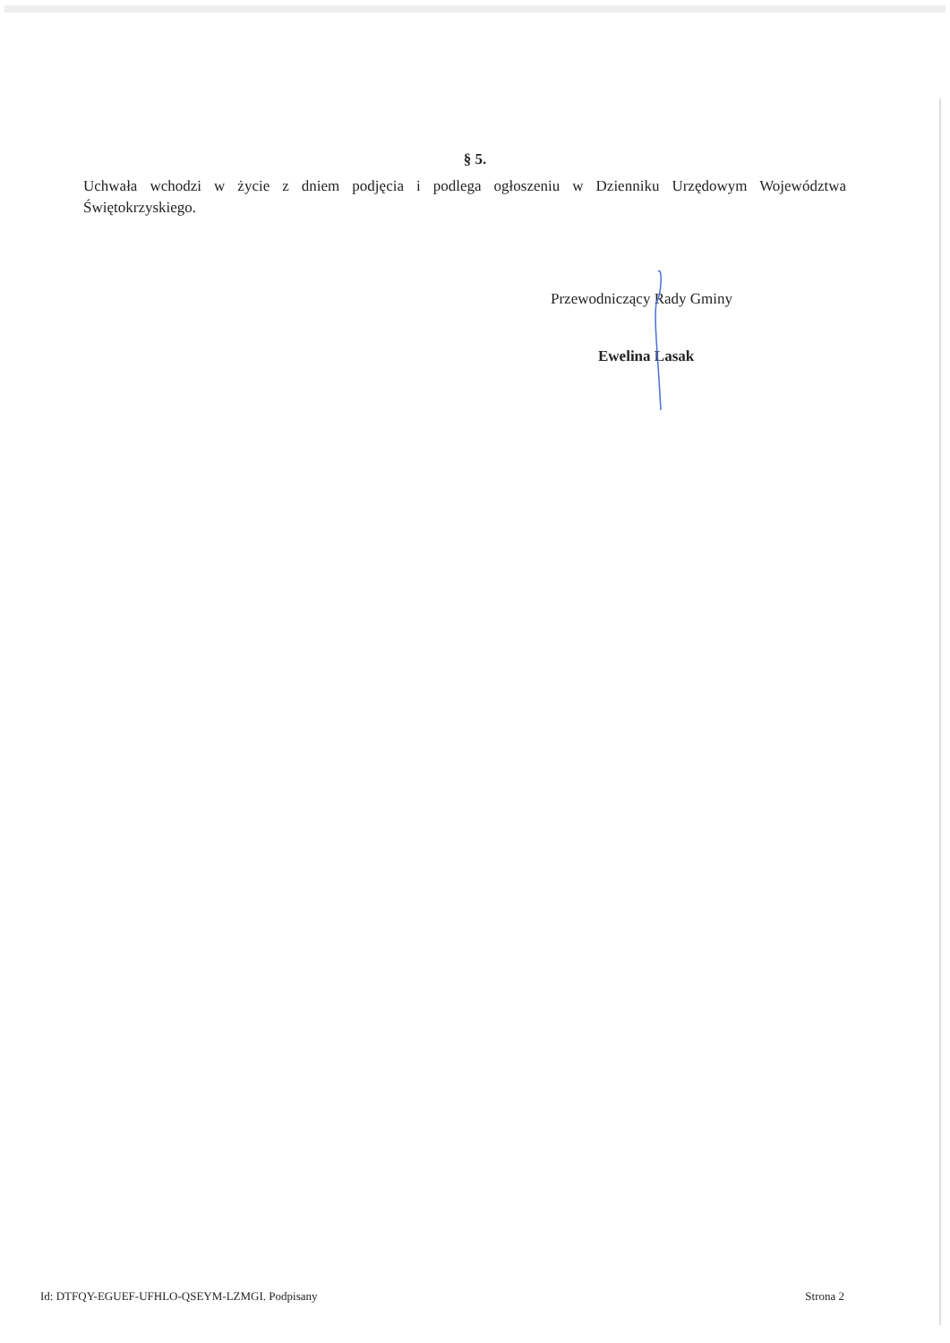§ 5.
Uchwała wchodzi w życie z dniem podjęcia i podlega ogłoszeniu w Dzienniku Urzędowym Województwa Świętokrzyskiego.
Przewodniczący Rady Gminy
Ewelina Lasak
Id: DTFQY-EGUEF-UFHLO-QSEYM-LZMGI. Podpisany Strona 2